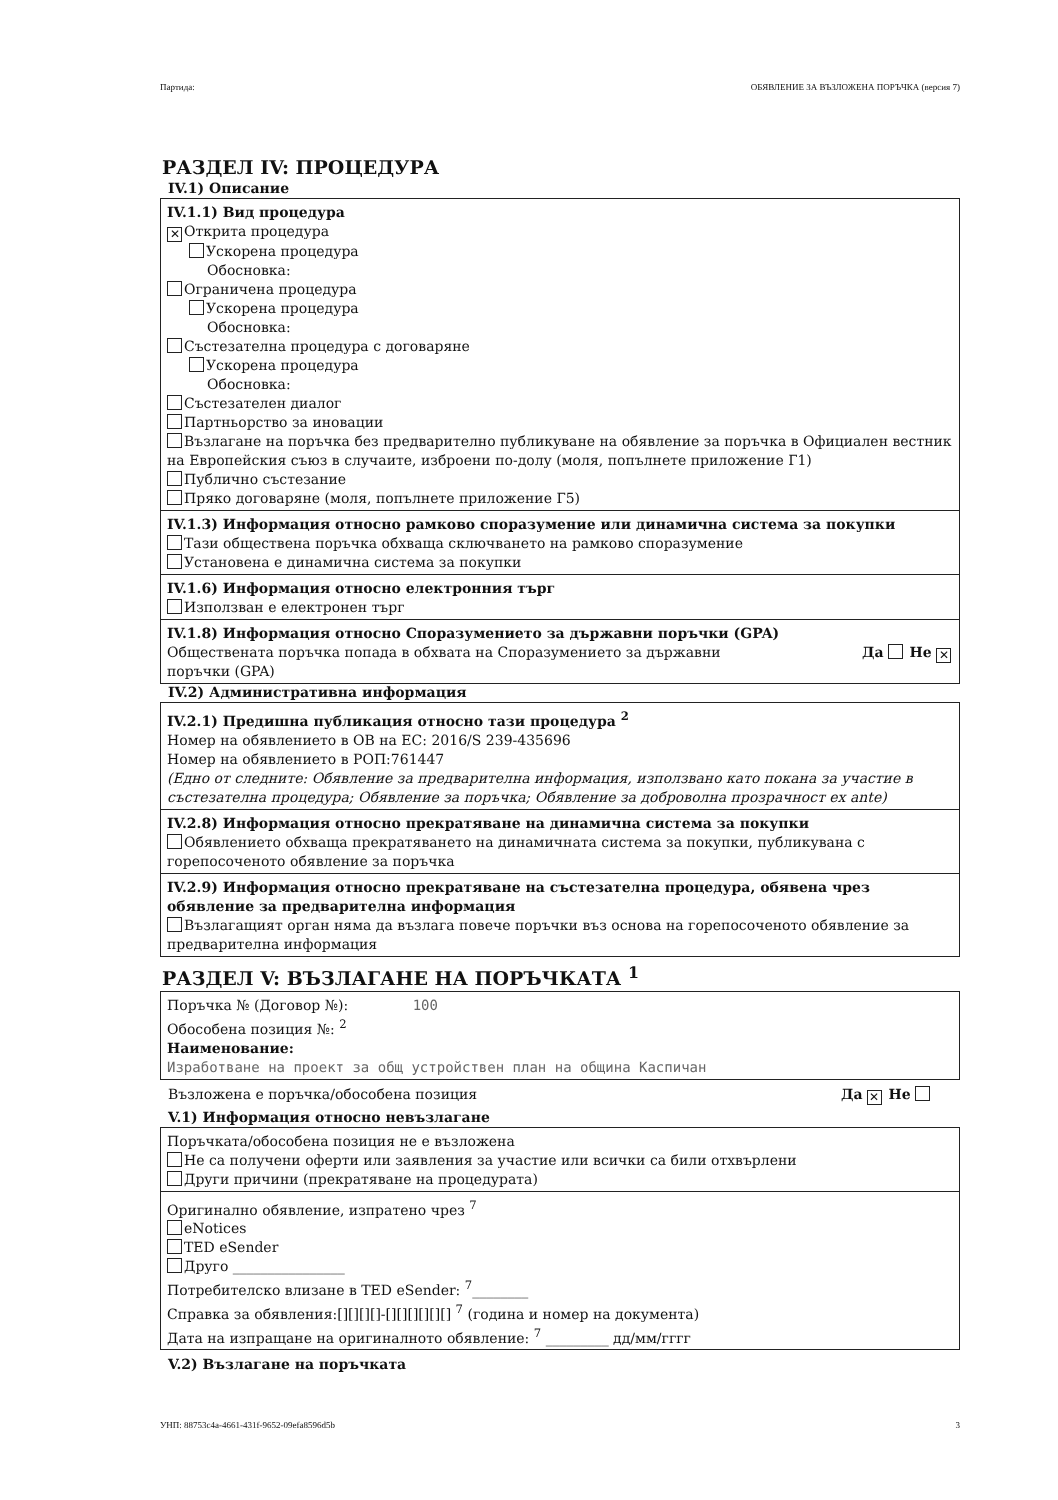Партида: ОБЯВЛЕНИЕ ЗА ВЪЗЛОЖЕНА ПОРЪЧКА (версия 7)
РАЗДЕЛ IV: ПРОЦЕДУРА
IV.1) Описание
IV.1.1) Вид процедура
✕ Открита процедура
Ускорена процедура
Обосновка:
Ограничена процедура
Ускорена процедура
Обосновка:
Състезателна процедура с договаряне
Ускорена процедура
Обосновка:
Състезателен диалог
Партньорство за иновации
Възлагане на поръчка без предварително публикуване на обявление за поръчка в Официален вестник на Европейския съюз в случаите, изброени по-долу (моля, попълнете приложение Г1)
Публично състезание
Пряко договаряне (моля, попълнете приложение Г5)
IV.1.3) Информация относно рамково споразумение или динамична система за покупки
Тази обществена поръчка обхваща сключването на рамково споразумение
Установена е динамична система за покупки
IV.1.6) Информация относно електронния търг
Използван е електронен търг
IV.1.8) Информация относно Споразумението за държавни поръчки (GPA)
Обществената поръчка попада в обхвата на Споразумението за държавни поръчки (GPA) Да Не ✕
IV.2) Административна информация
IV.2.1) Предишна публикация относно тази процедура <sup>2</sup>
Номер на обявлението в ОВ на ЕС: 2016/S 239-435696
Номер на обявлението в РОП:761447
(Едно от следните: Обявление за предварителна информация, използвано като покана за участие в състезателна процедура; Обявление за поръчка; Обявление за доброволна прозрачност ex ante)
IV.2.8) Информация относно прекратяване на динамична система за покупки
Обявлението обхваща прекратяването на динамичната система за покупки, публикувана с горепосоченото обявление за поръчка
IV.2.9) Информация относно прекратяване на състезателна процедура, обявена чрез обявление за предварителна информация
Възлагащият орган няма да възлага повече поръчки въз основа на горепосоченото обявление за предварителна информация
РАЗДЕЛ V: ВЪЗЛАГАНЕ НА ПОРЪЧКАТА <sup>1</sup>
Поръчка № (Договор №): 100
Обособена позиция №: <sup>2</sup>
Наименование:
Изработване на проект за общ устройствен план на община Каспичан
Възложена е поръчка/обособена позиция Да ✕ Не
V.1) Информация относно невъзлагане
Поръчката/обособена позиция не е възложена
Не са получени оферти или заявления за участие или всички са били отхвърлени
Други причини (прекратяване на процедурата)
Оригинално обявление, изпратено чрез <sup>7</sup>
eNotices
TED eSender
Друго ________________
Потребителско влизане в TED eSender: <sup>7</sup>________
Справка за обявления:[][][][]-[][][][][][] <sup>7</sup> (година и номер на документа)
Дата на изпращане на оригиналното обявление: <sup>7</sup> _________ дд/мм/гггг
V.2) Възлагане на поръчката
УНП: 88753c4a-4661-431f-9652-09efa8596d5b 3